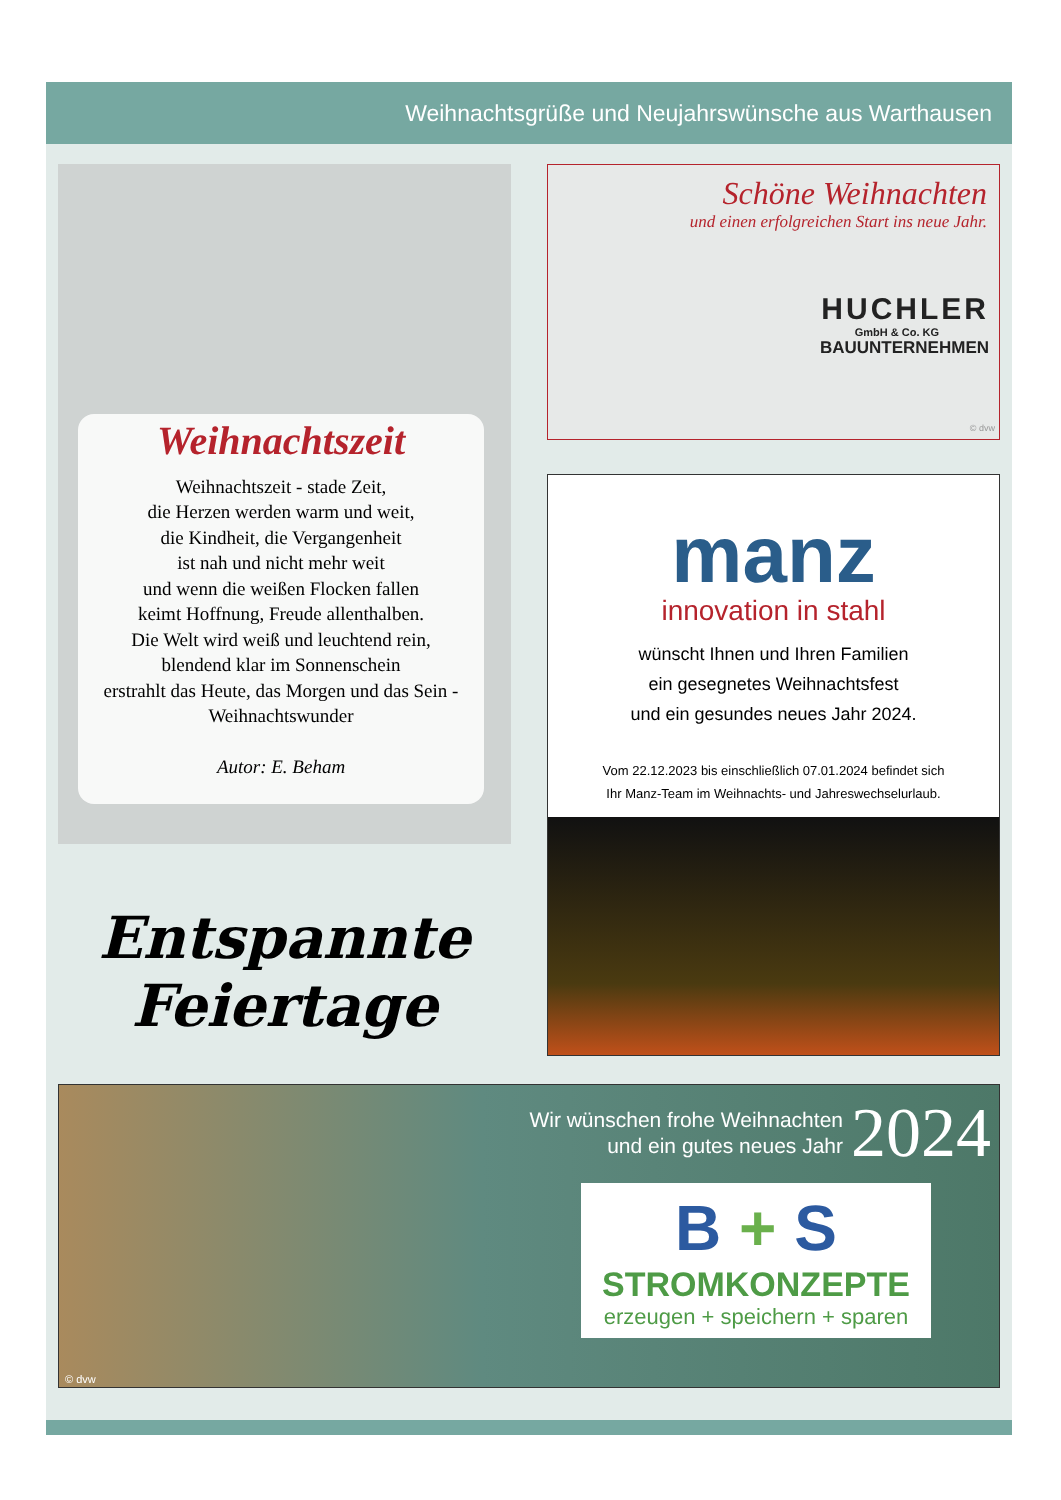Weihnachtsgrüße und Neujahrswünsche aus Warthausen
Weihnachtszeit
Weihnachtszeit - stade Zeit,
die Herzen werden warm und weit,
die Kindheit, die Vergangenheit
ist nah und nicht mehr weit
und wenn die weißen Flocken fallen
keimt Hoffnung, Freude allenthalben.
Die Welt wird weiß und leuchtend rein,
blendend klar im Sonnenschein
erstrahlt das Heute, das Morgen und das Sein -
Weihnachtswunder
Autor: E. Beham
Entspannte
Feiertage
Schöne Weihnachten
und einen erfolgreichen Start ins neue Jahr.
HUCHLER
GmbH & Co. KG
BAUUNTERNEHMEN
© dvw
manz
innovation in stahl
wünscht Ihnen und Ihren Familien
ein gesegnetes Weihnachtsfest
und ein gesundes neues Jahr 2024.
Vom 22.12.2023 bis einschließlich 07.01.2024 befindet sich
Ihr Manz-Team im Weihnachts- und Jahreswechselurlaub.
© dvw
Wir wünschen frohe Weihnachten
und ein gutes neues Jahr
2024
B + S
STROMKONZEPTE
erzeugen + speichern + sparen